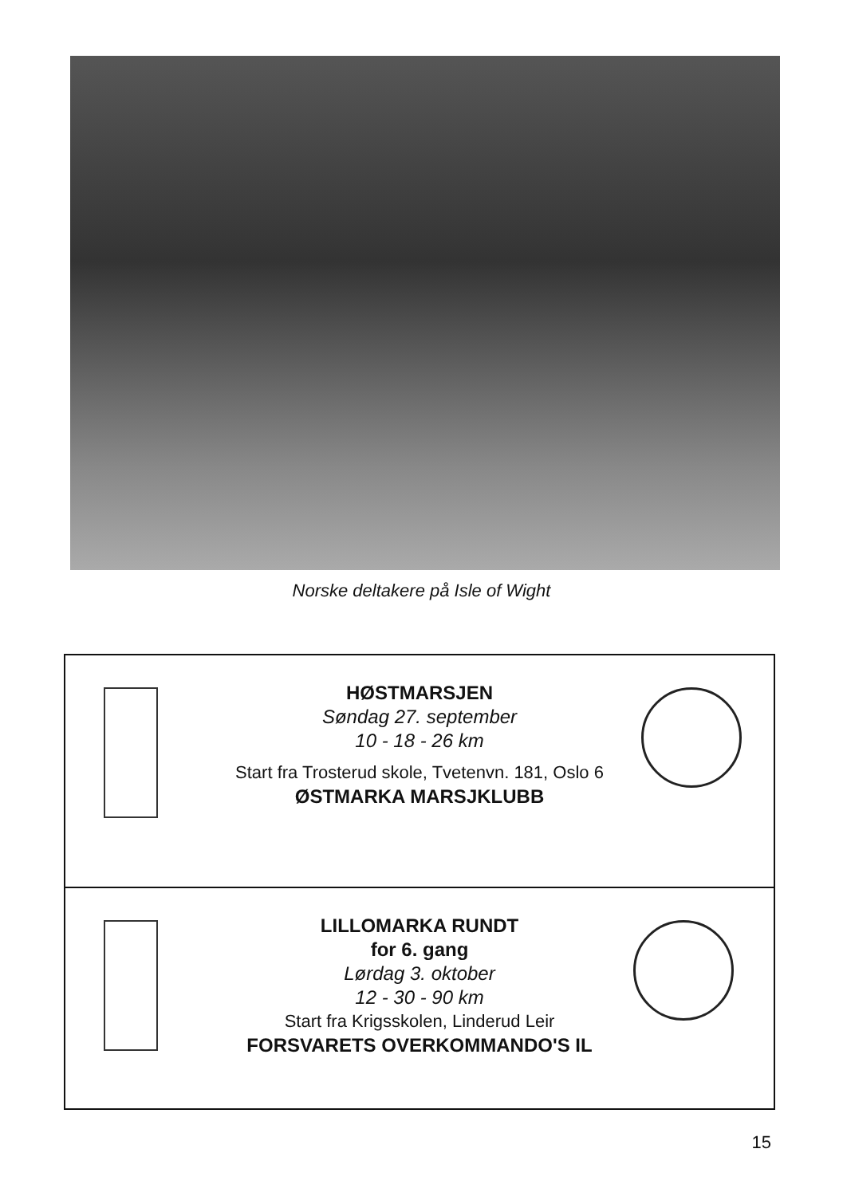Norske deltakere på Isle of Wight
HØSTMARSJEN
Søndag 27. september
10 - 18 - 26 km
Start fra Trosterud skole, Tvetenvn. 181, Oslo 6
ØSTMARKA MARSJKLUBB
LILLOMARKA RUNDT
for 6. gang
Lørdag 3. oktober
12 - 30 - 90 km
Start fra Krigsskolen, Linderud Leir
FORSVARETS OVERKOMMANDO'S IL
15